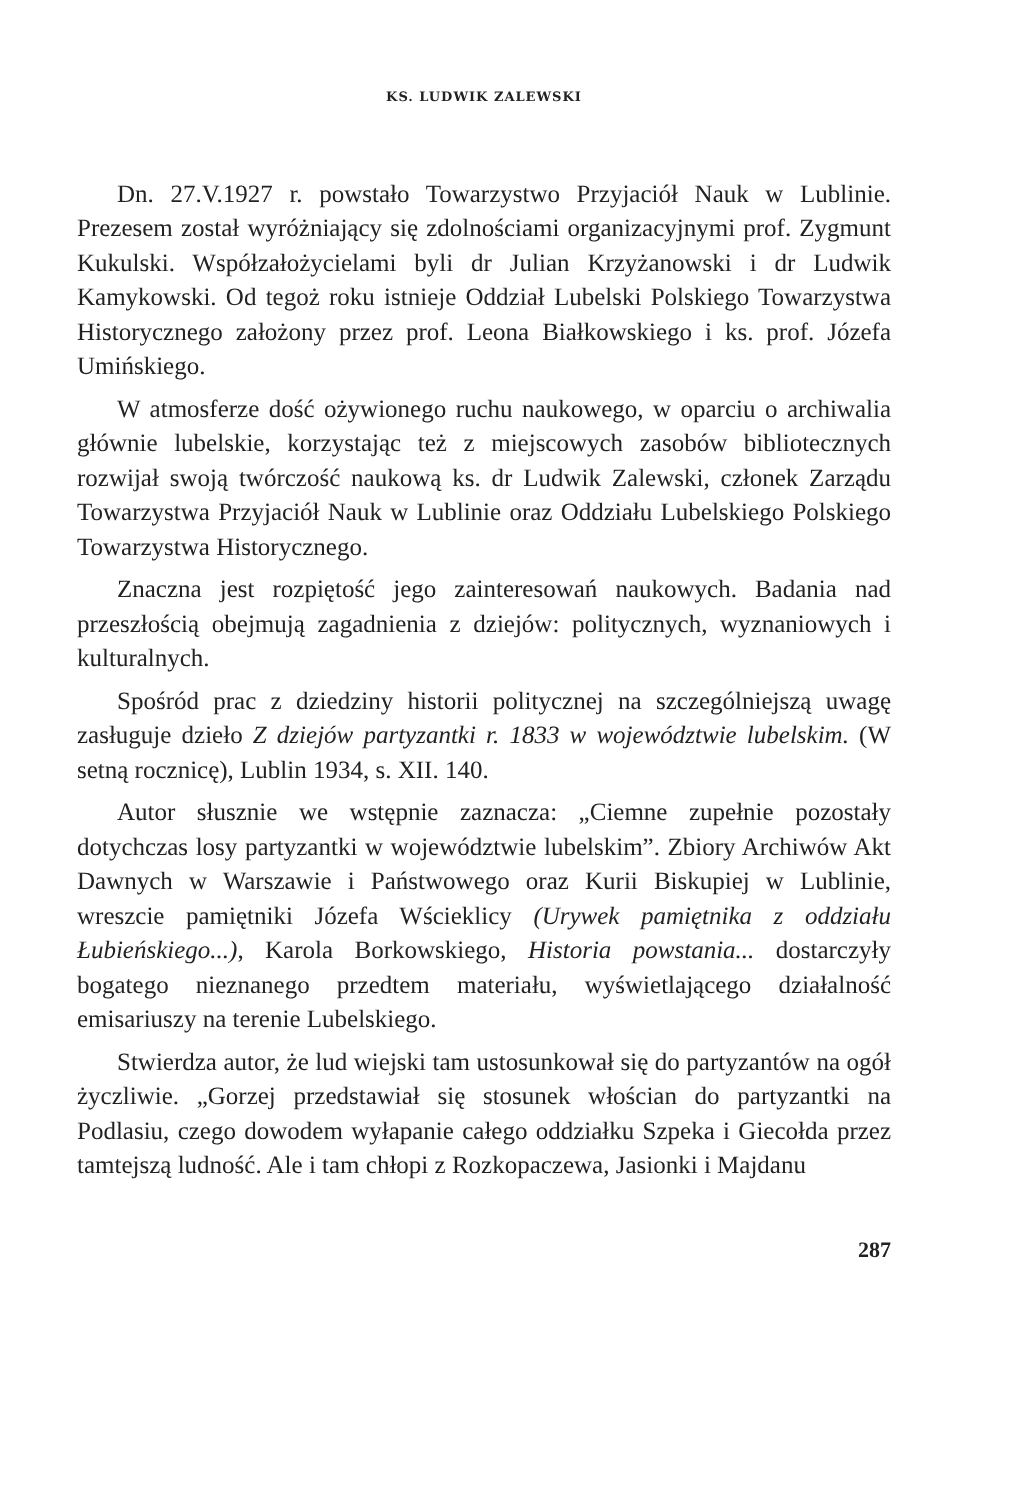KS. LUDWIK ZALEWSKI
Dn. 27.V.1927 r. powstało Towarzystwo Przyjaciół Nauk w Lublinie. Prezesem został wyróżniający się zdolnościami organizacyjnymi prof. Zygmunt Kukulski. Współzałożycielami byli dr Julian Krzyżanowski i dr Ludwik Kamykowski. Od tegoż roku istnieje Oddział Lubelski Polskiego Towarzystwa Historycznego założony przez prof. Leona Białkowskiego i ks. prof. Józefa Umińskiego.
W atmosferze dość ożywionego ruchu naukowego, w oparciu o archiwalia głównie lubelskie, korzystając też z miejscowych zasobów bibliotecznych rozwijał swoją twórczość naukową ks. dr Ludwik Zalewski, członek Zarządu Towarzystwa Przyjaciół Nauk w Lublinie oraz Oddziału Lubelskiego Polskiego Towarzystwa Historycznego.
Znaczna jest rozpiętość jego zainteresowań naukowych. Badania nad przeszłością obejmują zagadnienia z dziejów: politycznych, wyznaniowych i kulturalnych.
Spośród prac z dziedziny historii politycznej na szczególniejszą uwagę zasługuje dzieło Z dziejów partyzantki r. 1833 w województwie lubelskim. (W setną rocznicę), Lublin 1934, s. XII. 140.
Autor słusznie we wstępnie zaznacza: „Ciemne zupełnie pozostały dotychczas losy partyzantki w województwie lubelskim”. Zbiory Archiwów Akt Dawnych w Warszawie i Państwowego oraz Kurii Biskupiej w Lublinie, wreszcie pamiętniki Józefa Wścieklicy (Urywek pamiętnika z oddziału Łubieńskiego...), Karola Borkowskiego, Historia powstania... dostarczyły bogatego nieznanego przedtem materiału, wyświetlającego działalność emisariuszy na terenie Lubelskiego.
Stwierdza autor, że lud wiejski tam ustosunkował się do partyzantów na ogół życzliwie. „Gorzej przedstawiał się stosunek włościan do partyzantki na Podlasiu, czego dowodem wyłapanie całego oddziałku Szpeka i Giecołda przez tamtejszą ludność. Ale i tam chłopi z Rozkopaczewa, Jasionki i Majdanu
287